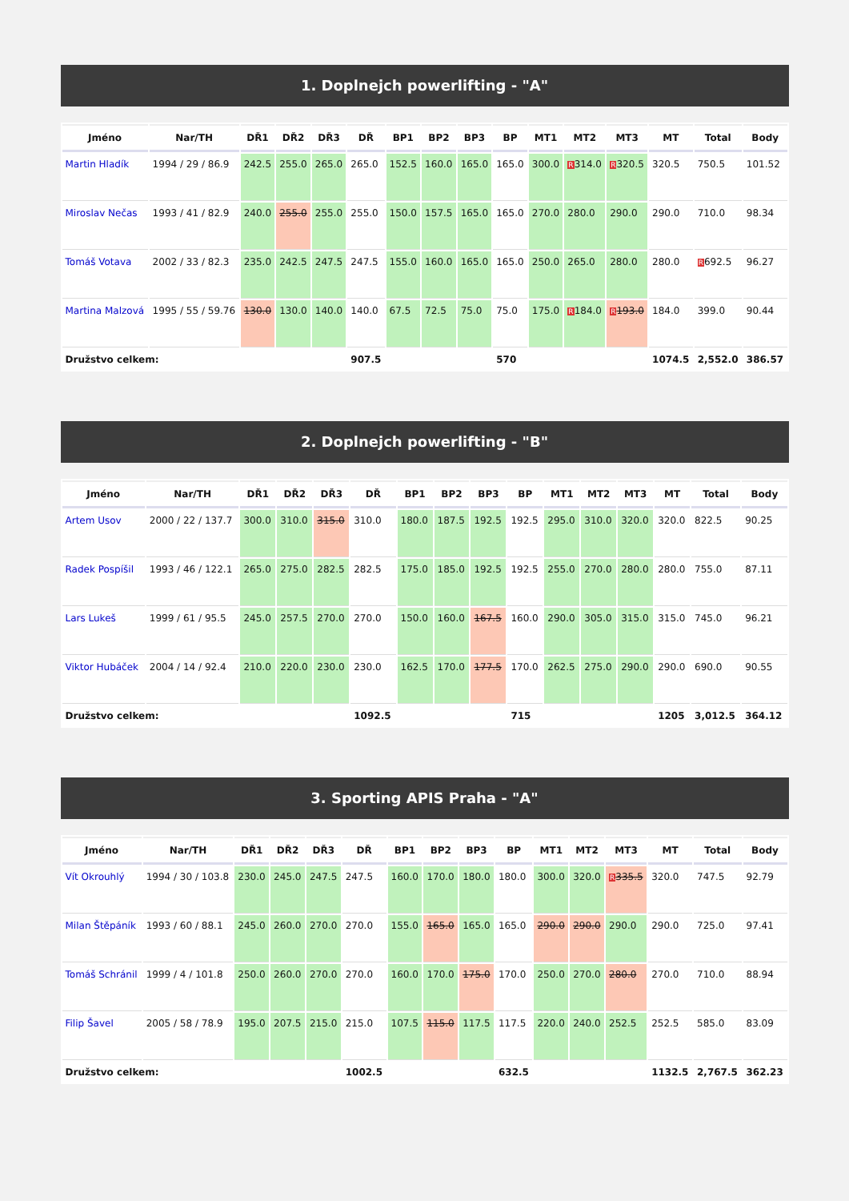1. Doplnejch powerlifting - "A"
| Jméno | Nar/TH | DŘ1 | DŘ2 | DŘ3 | DŘ | BP1 | BP2 | BP3 | BP | MT1 | MT2 | MT3 | MT | Total | Body |
| --- | --- | --- | --- | --- | --- | --- | --- | --- | --- | --- | --- | --- | --- | --- | --- |
| Martin Hladík | 1994 / 29 / 86.9 | 242.5 | 255.0 | 265.0 | 265.0 | 152.5 | 160.0 | 165.0 | 165.0 | 300.0 | R 314.0 | R 320.5 | 320.5 | 750.5 | 101.52 |
| Miroslav Nečas | 1993 / 41 / 82.9 | 240.0 | 255.0 | 255.0 | 255.0 | 150.0 | 157.5 | 165.0 | 165.0 | 270.0 | 280.0 | 290.0 | 290.0 | 710.0 | 98.34 |
| Tomáš Votava | 2002 / 33 / 82.3 | 235.0 | 242.5 | 247.5 | 247.5 | 155.0 | 160.0 | 165.0 | 165.0 | 250.0 | 265.0 | 280.0 | 280.0 | R 692.5 | 96.27 |
| Martina Malzová | 1995 / 55 / 59.76 | 130.0 | 130.0 | 140.0 | 140.0 | 67.5 | 72.5 | 75.0 | 75.0 | 175.0 | R 184.0 | R 193.0 | 184.0 | 399.0 | 90.44 |
| Družstvo celkem: | | | | | 907.5 | | | | 570 | | | | 1074.5 | 2,552.0 | 386.57 |
2. Doplnejch powerlifting - "B"
| Jméno | Nar/TH | DŘ1 | DŘ2 | DŘ3 | DŘ | BP1 | BP2 | BP3 | BP | MT1 | MT2 | MT3 | MT | Total | Body |
| --- | --- | --- | --- | --- | --- | --- | --- | --- | --- | --- | --- | --- | --- | --- | --- |
| Artem Usov | 2000 / 22 / 137.7 | 300.0 | 310.0 | 315.0 | 310.0 | 180.0 | 187.5 | 192.5 | 192.5 | 295.0 | 310.0 | 320.0 | 320.0 | 822.5 | 90.25 |
| Radek Pospíšil | 1993 / 46 / 122.1 | 265.0 | 275.0 | 282.5 | 282.5 | 175.0 | 185.0 | 192.5 | 192.5 | 255.0 | 270.0 | 280.0 | 280.0 | 755.0 | 87.11 |
| Lars Lukeš | 1999 / 61 / 95.5 | 245.0 | 257.5 | 270.0 | 270.0 | 150.0 | 160.0 | 167.5 | 160.0 | 290.0 | 305.0 | 315.0 | 315.0 | 745.0 | 96.21 |
| Viktor Hubáček | 2004 / 14 / 92.4 | 210.0 | 220.0 | 230.0 | 230.0 | 162.5 | 170.0 | 177.5 | 170.0 | 262.5 | 275.0 | 290.0 | 290.0 | 690.0 | 90.55 |
| Družstvo celkem: | | | | | 1092.5 | | | | 715 | | | | 1205 | 3,012.5 | 364.12 |
3. Sporting APIS Praha - "A"
| Jméno | Nar/TH | DŘ1 | DŘ2 | DŘ3 | DŘ | BP1 | BP2 | BP3 | BP | MT1 | MT2 | MT3 | MT | Total | Body |
| --- | --- | --- | --- | --- | --- | --- | --- | --- | --- | --- | --- | --- | --- | --- | --- |
| Vít Okrouhlý | 1994 / 30 / 103.8 | 230.0 | 245.0 | 247.5 | 247.5 | 160.0 | 170.0 | 180.0 | 180.0 | 300.0 | 320.0 | R 335.5 | 320.0 | 747.5 | 92.79 |
| Milan Štěpáník | 1993 / 60 / 88.1 | 245.0 | 260.0 | 270.0 | 270.0 | 155.0 | 165.0 | 165.0 | 165.0 | 290.0 | 290.0 | 290.0 | 290.0 | 725.0 | 97.41 |
| Tomáš Schránil | 1999 / 4 / 101.8 | 250.0 | 260.0 | 270.0 | 270.0 | 160.0 | 170.0 | 175.0 | 170.0 | 250.0 | 270.0 | 280.0 | 270.0 | 710.0 | 88.94 |
| Filip Šavel | 2005 / 58 / 78.9 | 195.0 | 207.5 | 215.0 | 215.0 | 107.5 | 115.0 | 117.5 | 117.5 | 220.0 | 240.0 | 252.5 | 252.5 | 585.0 | 83.09 |
| Družstvo celkem: | | | | | 1002.5 | | | | 632.5 | | | | 1132.5 | 2,767.5 | 362.23 |